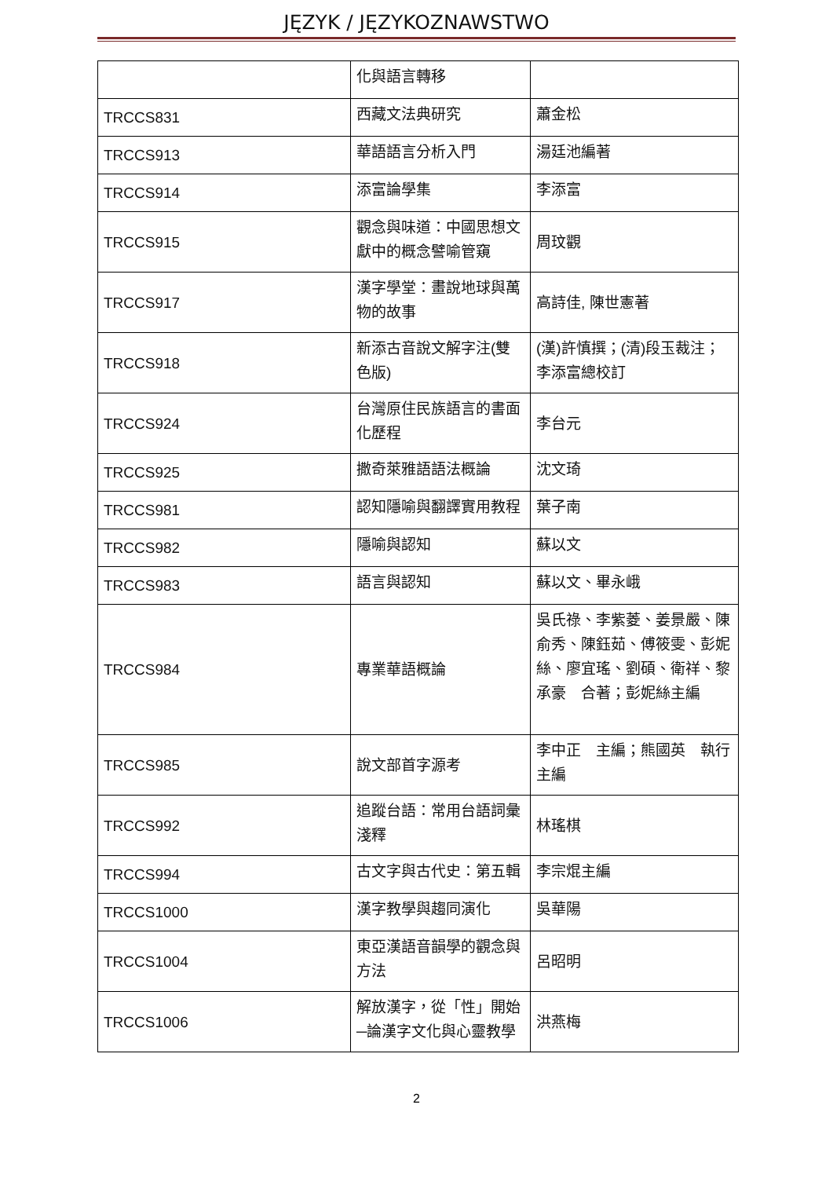JĘZYK / JĘZYKOZNAWSTWO
| | 化與語言轉移 | |
| TRCCS831 | 西藏文法典研究 | 蕭金松 |
| TRCCS913 | 華語語言分析入門 | 湯廷池編著 |
| TRCCS914 | 添富論學集 | 李添富 |
| TRCCS915 | 觀念與味道：中國思想文獻中的概念譬喻管窺 | 周玟觀 |
| TRCCS917 | 漢字學堂：畫說地球與萬物的故事 | 高詩佳, 陳世憲著 |
| TRCCS918 | 新添古音說文解字注(雙色版) | (漢)許慎撰；(清)段玉裁注；李添富總校訂 |
| TRCCS924 | 台灣原住民族語言的書面化歷程 | 李台元 |
| TRCCS925 | 撒奇萊雅語語法概論 | 沈文琦 |
| TRCCS981 | 認知隱喻與翻譯實用教程 | 葉子南 |
| TRCCS982 | 隱喻與認知 | 蘇以文 |
| TRCCS983 | 語言與認知 | 蘇以文、畢永峨 |
| TRCCS984 | 專業華語概論 | 吳氏祿、李紫菱、姜景嚴、陳俞秀、陳鈺茹、傅筱雯、彭妮絲、廖宜瑤、劉碩、衛祥、黎承豪 合著；彭妮絲主編 |
| TRCCS985 | 說文部首字源考 | 李中正 主編；熊國英 執行主編 |
| TRCCS992 | 追蹤台語：常用台語詞彙淺釋 | 林瑤棋 |
| TRCCS994 | 古文字與古代史：第五輯 | 李宗焜主編 |
| TRCCS1000 | 漢字教學與趨同演化 | 吳華陽 |
| TRCCS1004 | 東亞漢語音韻學的觀念與方法 | 呂昭明 |
| TRCCS1006 | 解放漢字，從「性」開始─論漢字文化與心靈教學 | 洪燕梅 |
2